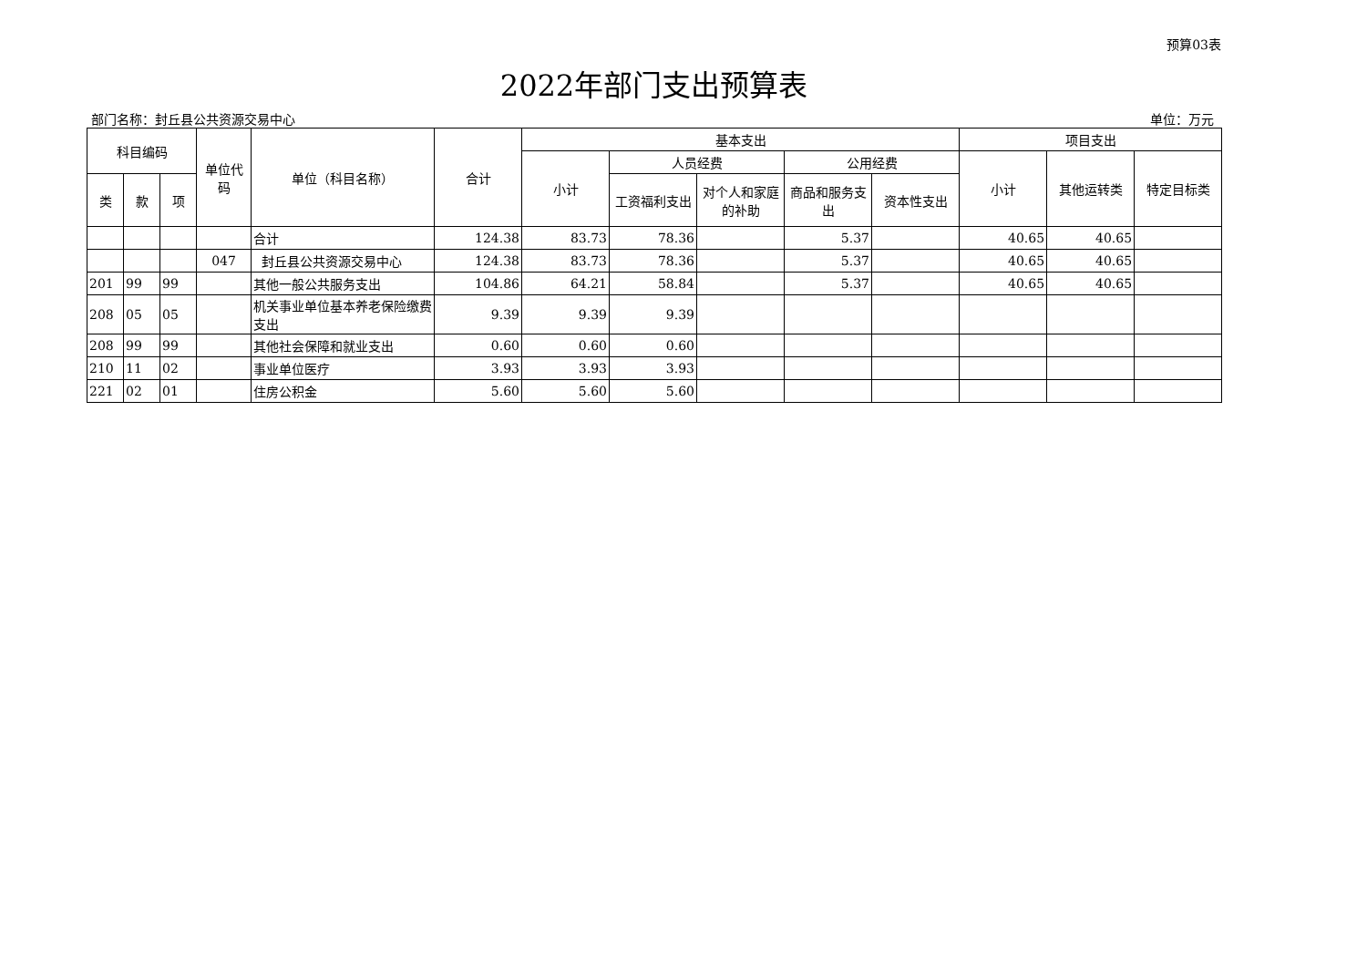预算03表
2022年部门支出预算表
部门名称：封丘县公共资源交易中心 单位：万元
| 科目编码 | | | 单位代码 | 单位（科目名称） | 合计 | 基本支出 | | | | | 项目支出 | | |
| --- | --- | --- | --- | --- | --- | --- | --- | --- | --- | --- | --- | --- | --- |
| | | | | | | 小计 | 人员经费 | | 公用经费 | | 小计 | 其他运转类 | 特定目标类 |
| 类 | 款 | 项 | | | | | 工资福利支出 | 对个人和家庭的补助 | 商品和服务支出 | 资本性支出 | | | |
| | | | | 合计 | 124.38 | 83.73 | 78.36 | | 5.37 | | 40.65 | 40.65 | |
| | | | 047 | 封丘县公共资源交易中心 | 124.38 | 83.73 | 78.36 | | 5.37 | | 40.65 | 40.65 | |
| 201 | 99 | 99 | | 其他一般公共服务支出 | 104.86 | 64.21 | 58.84 | | 5.37 | | 40.65 | 40.65 | |
| 208 | 05 | 05 | | 机关事业单位基本养老保险缴费支出 | 9.39 | 9.39 | 9.39 | | | | | | |
| 208 | 99 | 99 | | 其他社会保障和就业支出 | 0.60 | 0.60 | 0.60 | | | | | | |
| 210 | 11 | 02 | | 事业单位医疗 | 3.93 | 3.93 | 3.93 | | | | | | |
| 221 | 02 | 01 | | 住房公积金 | 5.60 | 5.60 | 5.60 | | | | | | |